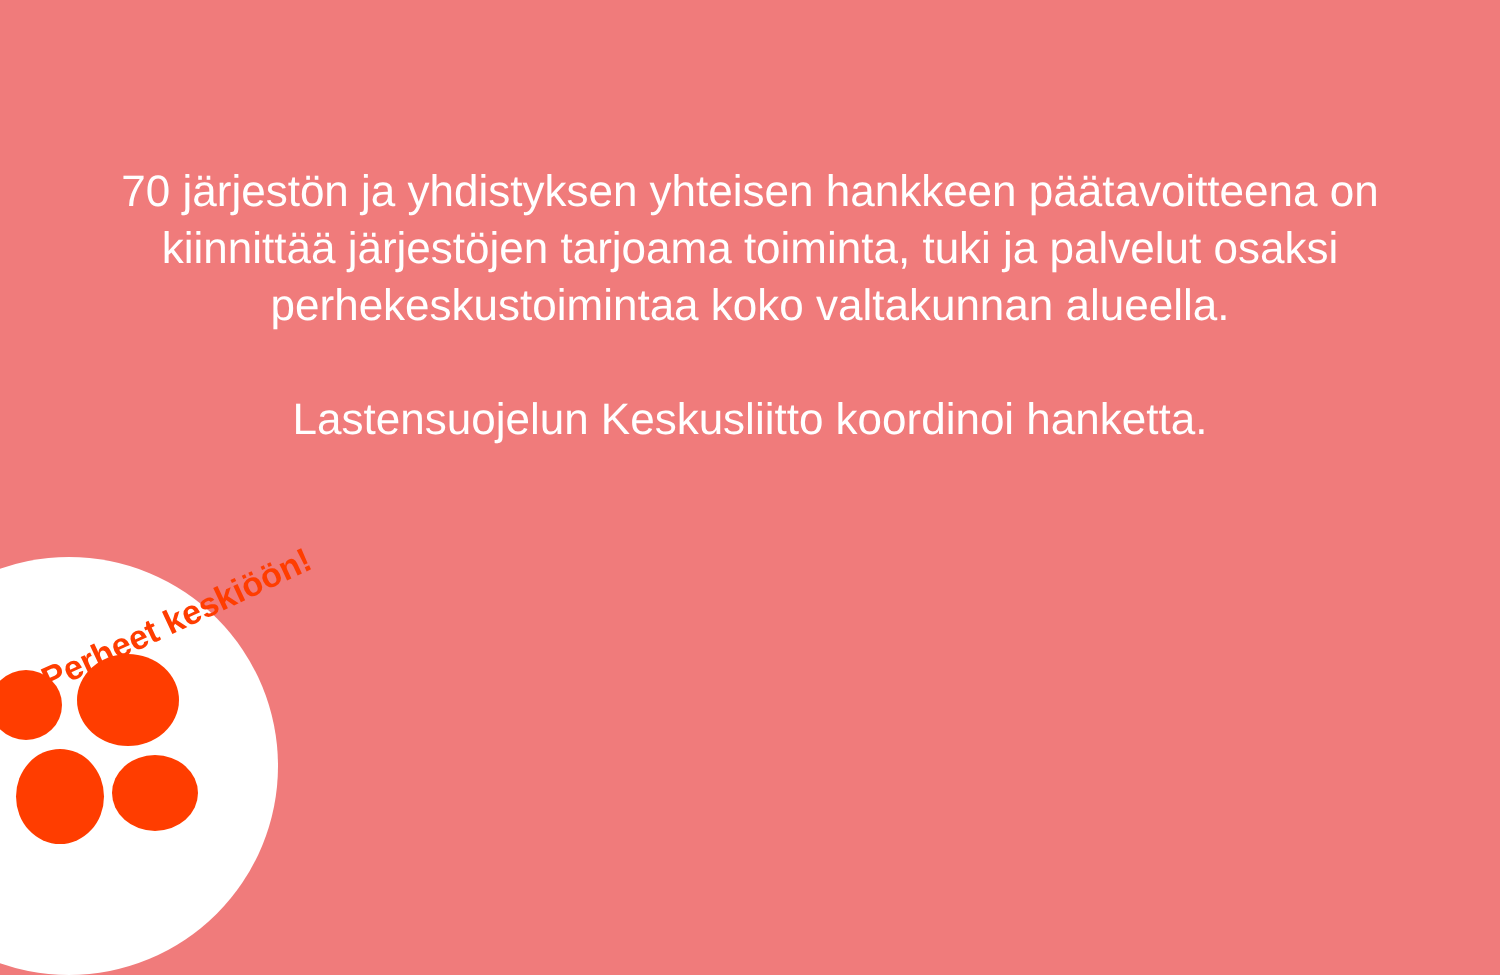70 järjestön ja yhdistyksen yhteisen hankkeen päätavoitteena on kiinnittää järjestöjen tarjoama toiminta, tuki ja palvelut osaksi perhekeskustoimintaa koko valtakunnan alueella.
Lastensuojelun Keskusliitto koordinoi hanketta.
Perheet keskiöön!